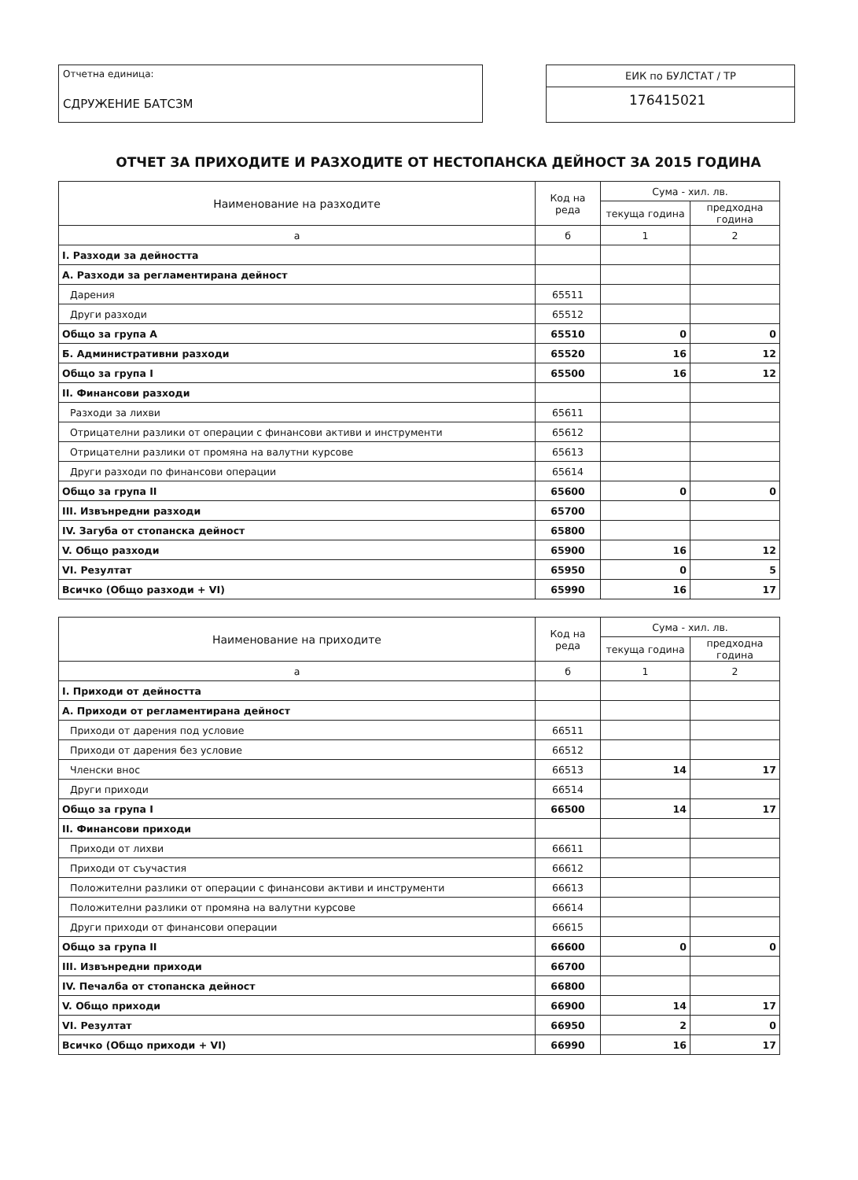Отчетна единица:
СДРУЖЕНИЕ БАТСЗМ
ЕИК по БУЛСТАТ / ТР
176415021
ОТЧЕТ ЗА ПРИХОДИТЕ И РАЗХОДИТЕ ОТ НЕСТОПАНСКА ДЕЙНОСТ ЗА 2015 ГОДИНА
| Наименование на разходите | Код на реда | Сума - хил. лв. | |
| --- | --- | --- | --- |
| | | текуща година | предходна година |
| а | б | 1 | 2 |
| I. Разходи за дейността | | | |
| А. Разходи за регламентирана дейност | | | |
| Дарения | 65511 | | |
| Други разходи | 65512 | | |
| Общо за група А | 65510 | 0 | 0 |
| Б. Административни разходи | 65520 | 16 | 12 |
| Общо за група I | 65500 | 16 | 12 |
| II. Финансови разходи | | | |
| Разходи за лихви | 65611 | | |
| Отрицателни разлики от операции с финансови активи и инструменти | 65612 | | |
| Отрицателни разлики от промяна на валутни курсове | 65613 | | |
| Други разходи по финансови операции | 65614 | | |
| Общо за група II | 65600 | 0 | 0 |
| III. Извънредни разходи | 65700 | | |
| IV. Загуба от стопанска дейност | 65800 | | |
| V. Общо разходи | 65900 | 16 | 12 |
| VI. Резултат | 65950 | 0 | 5 |
| Всичко (Общо разходи + VI) | 65990 | 16 | 17 |
| Наименование на приходите | Код на реда | Сума - хил. лв. | |
| --- | --- | --- | --- |
| | | текуща година | предходна година |
| а | б | 1 | 2 |
| I. Приходи от дейността | | | |
| А. Приходи от регламентирана дейност | | | |
| Приходи от дарения под условие | 66511 | | |
| Приходи от дарения без условие | 66512 | | |
| Членски внос | 66513 | 14 | 17 |
| Други приходи | 66514 | | |
| Общо за група I | 66500 | 14 | 17 |
| II. Финансови приходи | | | |
| Приходи от лихви | 66611 | | |
| Приходи от съучастия | 66612 | | |
| Положителни разлики от операции с финансови активи и инструменти | 66613 | | |
| Положителни разлики от промяна на валутни курсове | 66614 | | |
| Други приходи от финансови операции | 66615 | | |
| Общо за група II | 66600 | 0 | 0 |
| III. Извънредни приходи | 66700 | | |
| IV. Печалба от стопанска дейност | 66800 | | |
| V. Общо приходи | 66900 | 14 | 17 |
| VI. Резултат | 66950 | 2 | 0 |
| Всичко (Общо приходи + VI) | 66990 | 16 | 17 |